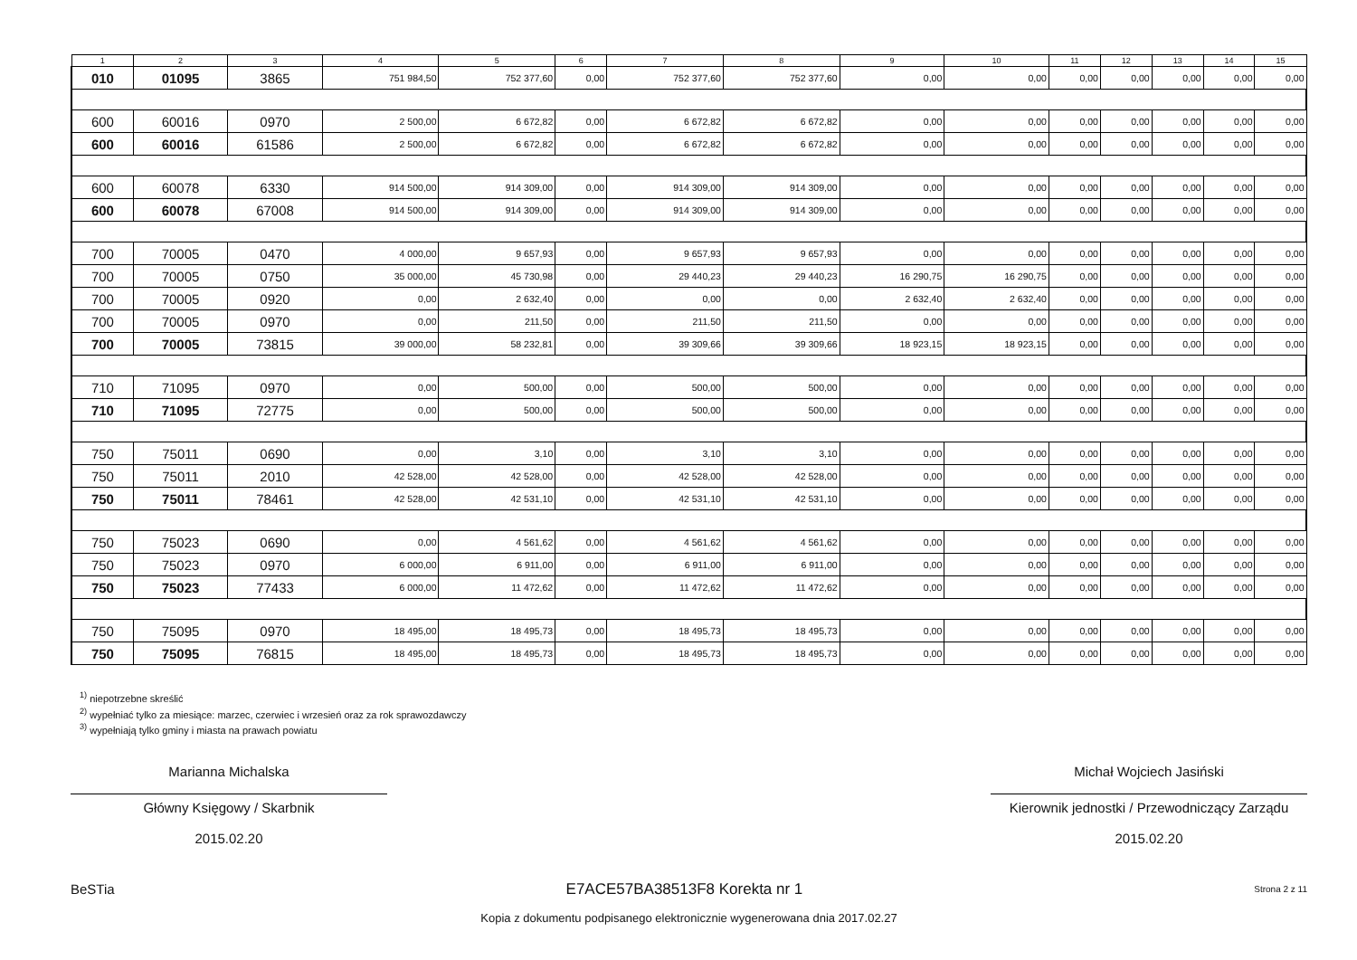| 1 | 2 | 3 | 4 | 5 | 6 | 7 | 8 | 9 | 10 | 11 | 12 | 13 | 14 | 15 |
| --- | --- | --- | --- | --- | --- | --- | --- | --- | --- | --- | --- | --- | --- | --- |
| 010 | 01095 | 3865 | 751 984,50 | 752 377,60 | 0,00 | 752 377,60 | 752 377,60 | 0,00 | 0,00 | 0,00 | 0,00 | 0,00 | 0,00 | 0,00 |
| 600 | 60016 | 0970 | 2 500,00 | 6 672,82 | 0,00 | 6 672,82 | 6 672,82 | 0,00 | 0,00 | 0,00 | 0,00 | 0,00 | 0,00 | 0,00 |
| 600 | 60016 | 61586 | 2 500,00 | 6 672,82 | 0,00 | 6 672,82 | 6 672,82 | 0,00 | 0,00 | 0,00 | 0,00 | 0,00 | 0,00 | 0,00 |
| 600 | 60078 | 6330 | 914 500,00 | 914 309,00 | 0,00 | 914 309,00 | 914 309,00 | 0,00 | 0,00 | 0,00 | 0,00 | 0,00 | 0,00 | 0,00 |
| 600 | 60078 | 67008 | 914 500,00 | 914 309,00 | 0,00 | 914 309,00 | 914 309,00 | 0,00 | 0,00 | 0,00 | 0,00 | 0,00 | 0,00 | 0,00 |
| 700 | 70005 | 0470 | 4 000,00 | 9 657,93 | 0,00 | 9 657,93 | 9 657,93 | 0,00 | 0,00 | 0,00 | 0,00 | 0,00 | 0,00 | 0,00 |
| 700 | 70005 | 0750 | 35 000,00 | 45 730,98 | 0,00 | 29 440,23 | 29 440,23 | 16 290,75 | 16 290,75 | 0,00 | 0,00 | 0,00 | 0,00 | 0,00 |
| 700 | 70005 | 0920 | 0,00 | 2 632,40 | 0,00 | 0,00 | 0,00 | 2 632,40 | 2 632,40 | 0,00 | 0,00 | 0,00 | 0,00 | 0,00 |
| 700 | 70005 | 0970 | 0,00 | 211,50 | 0,00 | 211,50 | 211,50 | 0,00 | 0,00 | 0,00 | 0,00 | 0,00 | 0,00 | 0,00 |
| 700 | 70005 | 73815 | 39 000,00 | 58 232,81 | 0,00 | 39 309,66 | 39 309,66 | 18 923,15 | 18 923,15 | 0,00 | 0,00 | 0,00 | 0,00 | 0,00 |
| 710 | 71095 | 0970 | 0,00 | 500,00 | 0,00 | 500,00 | 500,00 | 0,00 | 0,00 | 0,00 | 0,00 | 0,00 | 0,00 | 0,00 |
| 710 | 71095 | 72775 | 0,00 | 500,00 | 0,00 | 500,00 | 500,00 | 0,00 | 0,00 | 0,00 | 0,00 | 0,00 | 0,00 | 0,00 |
| 750 | 75011 | 0690 | 0,00 | 3,10 | 0,00 | 3,10 | 3,10 | 0,00 | 0,00 | 0,00 | 0,00 | 0,00 | 0,00 | 0,00 |
| 750 | 75011 | 2010 | 42 528,00 | 42 528,00 | 0,00 | 42 528,00 | 42 528,00 | 0,00 | 0,00 | 0,00 | 0,00 | 0,00 | 0,00 | 0,00 |
| 750 | 75011 | 78461 | 42 528,00 | 42 531,10 | 0,00 | 42 531,10 | 42 531,10 | 0,00 | 0,00 | 0,00 | 0,00 | 0,00 | 0,00 | 0,00 |
| 750 | 75023 | 0690 | 0,00 | 4 561,62 | 0,00 | 4 561,62 | 4 561,62 | 0,00 | 0,00 | 0,00 | 0,00 | 0,00 | 0,00 | 0,00 |
| 750 | 75023 | 0970 | 6 000,00 | 6 911,00 | 0,00 | 6 911,00 | 6 911,00 | 0,00 | 0,00 | 0,00 | 0,00 | 0,00 | 0,00 | 0,00 |
| 750 | 75023 | 77433 | 6 000,00 | 11 472,62 | 0,00 | 11 472,62 | 11 472,62 | 0,00 | 0,00 | 0,00 | 0,00 | 0,00 | 0,00 | 0,00 |
| 750 | 75095 | 0970 | 18 495,00 | 18 495,73 | 0,00 | 18 495,73 | 18 495,73 | 0,00 | 0,00 | 0,00 | 0,00 | 0,00 | 0,00 | 0,00 |
| 750 | 75095 | 76815 | 18 495,00 | 18 495,73 | 0,00 | 18 495,73 | 18 495,73 | 0,00 | 0,00 | 0,00 | 0,00 | 0,00 | 0,00 | 0,00 |
<sup>1)</sup> niepotrzebne skreślić
<sup>2)</sup> wypełniać tylko za miesiące: marzec, czerwiec i wrzesień oraz za rok sprawozdawczy
<sup>3)</sup> wypełniają tylko gminy i miasta na prawach powiatu
Marianna Michalska
Główny Księgowy / Skarbnik
2015.02.20
Michał Wojciech Jasiński
Kierownik jednostki / Przewodniczący Zarządu
2015.02.20
BeSTia E7ACE57BA38513F8 Korekta nr 1 Strona 2 z 11
Kopia z dokumentu podpisanego elektronicznie wygenerowana dnia 2017.02.27